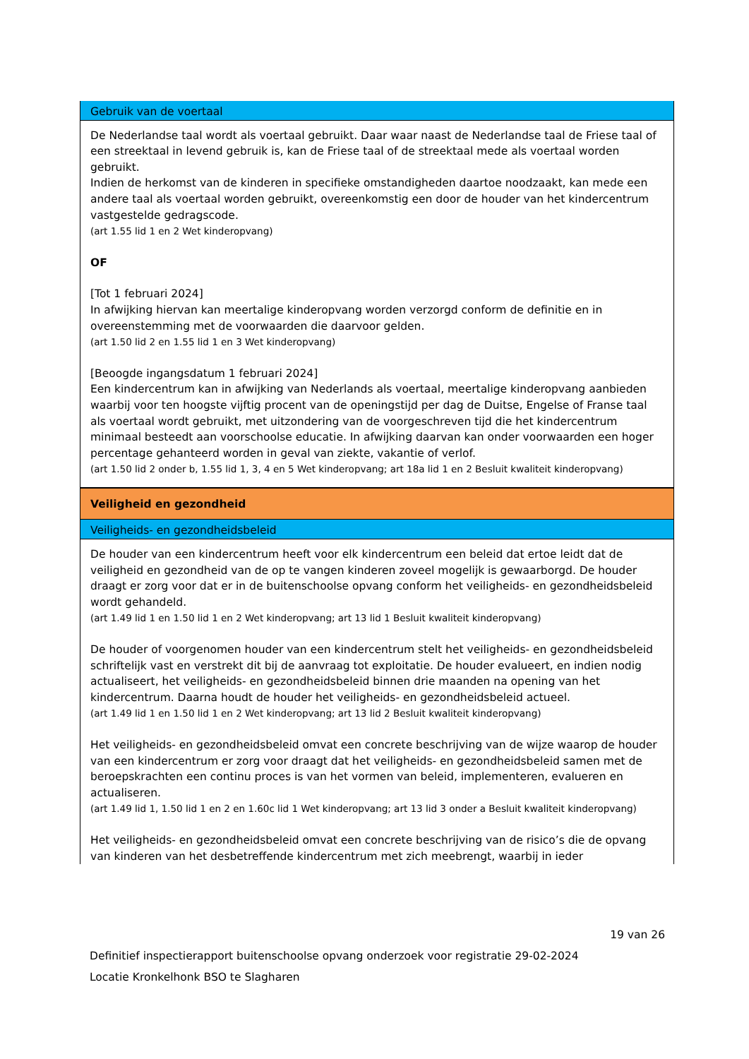| Gebruik van de voertaal |
| De Nederlandse taal wordt als voertaal gebruikt. Daar waar naast de Nederlandse taal de Friese taal of een streektaal in levend gebruik is, kan de Friese taal of de streektaal mede als voertaal worden gebruikt. Indien de herkomst van de kinderen in specifieke omstandigheden daartoe noodzaakt, kan mede een andere taal als voertaal worden gebruikt, overeenkomstig een door de houder van het kindercentrum vastgestelde gedragscode. (art 1.55 lid 1 en 2 Wet kinderopvang) OF [Tot 1 februari 2024] In afwijking hiervan kan meertalige kinderopvang worden verzorgd conform de definitie en in overeenstemming met de voorwaarden die daarvoor gelden. (art 1.50 lid 2 en 1.55 lid 1 en 3 Wet kinderopvang) [Beoogde ingangsdatum 1 februari 2024] Een kindercentrum kan in afwijking van Nederlands als voertaal, meertalige kinderopvang aanbieden waarbij voor ten hoogste vijftig procent van de openingstijd per dag de Duitse, Engelse of Franse taal als voertaal wordt gebruikt, met uitzondering van de voorgeschreven tijd die het kindercentrum minimaal besteedt aan voorschoolse educatie. In afwijking daarvan kan onder voorwaarden een hoger percentage gehanteerd worden in geval van ziekte, vakantie of verlof. (art 1.50 lid 2 onder b, 1.55 lid 1, 3, 4 en 5 Wet kinderopvang; art 18a lid 1 en 2 Besluit kwaliteit kinderopvang) |
| Veiligheid en gezondheid |
| Veiligheids- en gezondheidsbeleid |
| De houder van een kindercentrum heeft voor elk kindercentrum een beleid dat ertoe leidt dat de veiligheid en gezondheid van de op te vangen kinderen zoveel mogelijk is gewaarborgd. De houder draagt er zorg voor dat er in de buitenschoolse opvang conform het veiligheids- en gezondheidsbeleid wordt gehandeld. (art 1.49 lid 1 en 1.50 lid 1 en 2 Wet kinderopvang; art 13 lid 1 Besluit kwaliteit kinderopvang) De houder of voorgenomen houder van een kindercentrum stelt het veiligheids- en gezondheidsbeleid schriftelijk vast en verstrekt dit bij de aanvraag tot exploitatie. De houder evalueert, en indien nodig actualiseert, het veiligheids- en gezondheidsbeleid binnen drie maanden na opening van het kindercentrum. Daarna houdt de houder het veiligheids- en gezondheidsbeleid actueel. (art 1.49 lid 1 en 1.50 lid 1 en 2 Wet kinderopvang; art 13 lid 2 Besluit kwaliteit kinderopvang) Het veiligheids- en gezondheidsbeleid omvat een concrete beschrijving van de wijze waarop de houder van een kindercentrum er zorg voor draagt dat het veiligheids- en gezondheidsbeleid samen met de beroepskrachten een continu proces is van het vormen van beleid, implementeren, evalueren en actualiseren. (art 1.49 lid 1, 1.50 lid 1 en 2 en 1.60c lid 1 Wet kinderopvang; art 13 lid 3 onder a Besluit kwaliteit kinderopvang) Het veiligheids- en gezondheidsbeleid omvat een concrete beschrijving van de risico’s die de opvang van kinderen van het desbetreffende kindercentrum met zich meebrengt, waarbij in ieder |
19 van 26
Definitief inspectierapport buitenschoolse opvang onderzoek voor registratie 29-02-2024
Locatie Kronkelhonk BSO te Slagharen